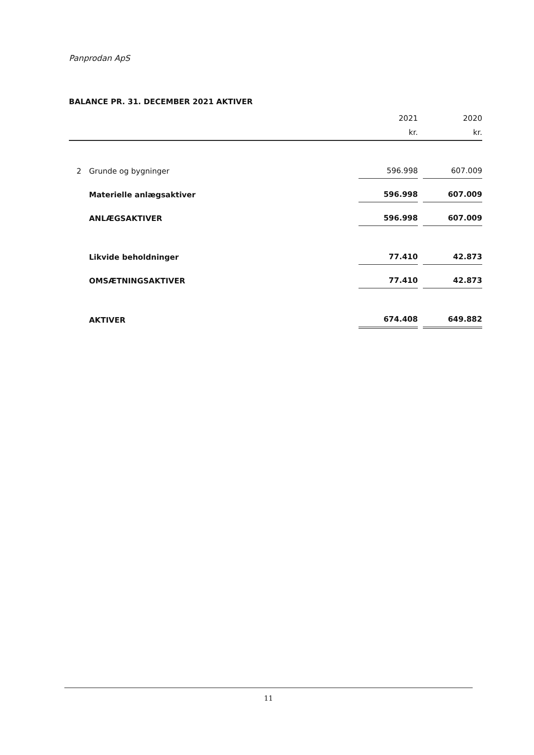Panprodan ApS
BALANCE PR. 31. DECEMBER 2021 AKTIVER
| | | 2021 | | 2020 |
| --- | --- | --- | --- | --- |
| | | kr. | | kr. |
| 2 | Grunde og bygninger | 596.998 | | 607.009 |
| | Materielle anlægsaktiver | 596.998 | | 607.009 |
| | ANLÆGSAKTIVER | 596.998 | | 607.009 |
| | Likvide beholdninger | 77.410 | | 42.873 |
| | OMSÆTNINGSAKTIVER | 77.410 | | 42.873 |
| | AKTIVER | 674.408 | | 649.882 |
11